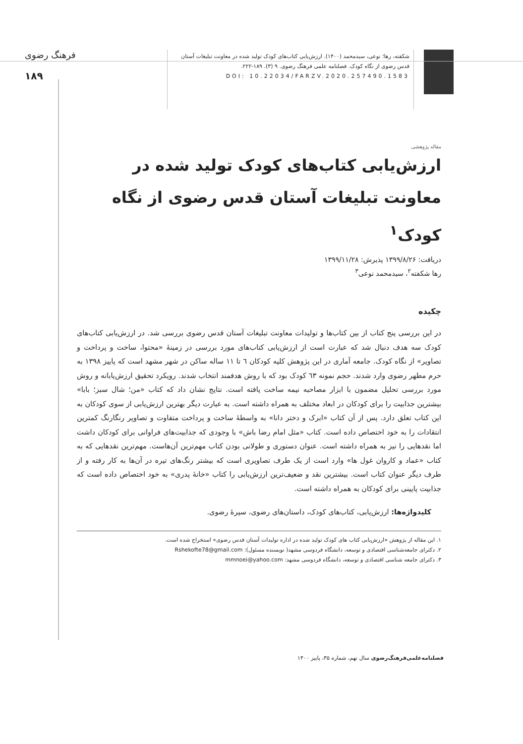شکفته، رها؛ نوعی، سیدمحمد (۱۴۰۰). ارزش‌یابی کتاب‌های کودک تولید شده در معاونت تبلیغات آستان قدس رضوی از نگاه کودک. فصلنامه علمی فرهنگ رضوی. ۹ (۳). ۱۸۹-۲۲۲.
DOI: 10.22034/FARZV.2020.257490.1583
فرهنگ رضوی
۱۸۹
مقاله پژوهشی
ارزش‌یابی کتاب‌های کودک تولید شده در معاونت تبلیغات آستان قدس رضوی از نگاه کودک<sup>۱</sup>
دریافت: ۱۳۹۹/۸/۲۶ پذیرش: ۱۳۹۹/۱۱/۲۸
رها شکفته<sup>۲</sup>، سیدمحمد نوعی<sup>۳</sup>
چکیده
در این بررسی پنج کتاب از بین کتاب‌ها و تولیدات معاونت تبلیغات آستان قدس رضوی بررسی شد. در ارزش‌یابی کتاب‌های کودک سه هدف دنبال شد که عبارت است از ارزش‌یابی کتاب‌های مورد بررسی در زمینهٔ «محتوا، ساخت و پرداخت و تصاویر» از نگاه کودک. جامعه آماری در این پژوهش کلیه کودکان ٦ تا ۱۱ ساله ساکن در شهر مشهد است که پاییز ۱۳۹۸ به حرم مطهر رضوی وارد شدند. حجم نمونه ٦۳ کودک بود که با روش هدفمند انتخاب شدند. رویکرد تحقیق ارزش‌یابانه و روش مورد بررسی تحلیل مضمون با ابزار مصاحبه نیمه ساخت یافته است. نتایج نشان داد که کتاب «من؛ شال سبز؛ بابا» بیشترین جذابیت را برای کودکان در ابعاد مختلف به همراه داشته است. به عبارت دیگر بهترین ارزش‌یابی از سوی کودکان به این کتاب تعلق دارد. پس از آن کتاب «ابرک و دختر دانا» به واسطهٔ ساخت و پرداخت متفاوت و تصاویر رنگارنگ کمترین انتقادات را به خود اختصاص داده است. کتاب «مثل امام رضا باش» با وجودی که جذابیت‌های فراوانی برای کودکان داشت اما نقدهایی را نیز به همراه داشته است. عنوان دستوری و طولانی بودن کتاب مهم‌ترین آن‌هاست. مهم‌ترین نقدهایی که به کتاب «عماد و کاروان غول ها» وارد است از یک طرف تصاویری است که بیشتر رنگ‌های تیره در آن‌ها به کار رفته و از طرف دیگر عنوان کتاب است. بیشترین نقد و ضعیف‌ترین ارزش‌یابی را کتاب «خانهٔ پدری» به خود اختصاص داده است که جذابیت پایینی برای کودکان به همراه داشته است.
کلیدواژه‌ها: ارزش‌یابی، کتاب‌های کودک، داستان‌های رضوی، سیرهٔ رضوی.
۱. این مقاله از پژوهش «ارزش‌یابی کتاب های کودک تولید شده در اداره تولیدات آستان قدس رضوی» استخراج شده است.
۲. دکترای جامعه‌شناسی اقتصادی و توسعه، دانشگاه فردوسی مشهد( نویسنده مسئول): Rshekofte78@gmail.com
۳. دکترای جامعه شناسی اقتصادی و توسعه، دانشگاه فردوسی مشهد: mmnoei@yahoo.com
فصلنامه‌علمی‌فرهنگ‌رضوی سال نهم، شماره ۳۵، پاییز ۱۴۰۰